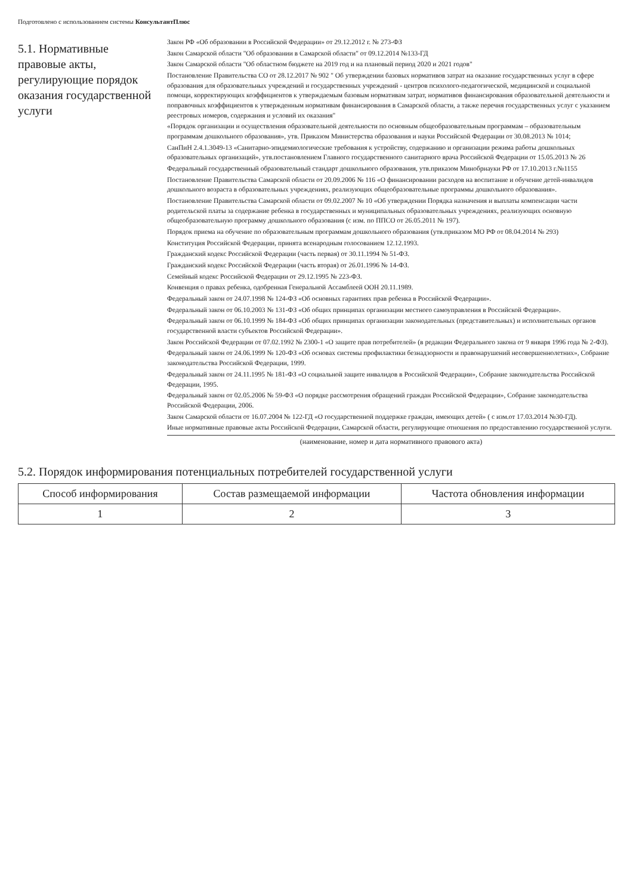Подготовлено с использованием системы КонсультантПлюс
5.1. Нормативные правовые акты, регулирующие порядок оказания государственной услуги
Закон РФ «Об образовании в Российской Федерации» от 29.12.2012 г. № 273-ФЗ
Закон Самарской области "Об образовании в Самарской области" от 09.12.2014 №133-ГД
Закон Самарской области "Об областном бюджете на 2019 год и на плановый период 2020 и 2021 годов"
Постановление Правительства СО от 28.12.2017 № 902 " Об утверждении базовых нормативов затрат на оказание государственных услуг в сфере образования для образовательных учреждений и государственных учреждений - центров психолого-педагогической, медицинской и социальной помощи, корректирующих коэффициентов к утверждаемым базовым нормативам затрат, нормативов финансирования образовательной деятельности и поправочных коэффициентов к утвержденным нормативам финансирования в Самарской области, а также перечня государственных услуг с указанием реестровых номеров, содержания и условий их оказания"
«Порядок организации и осуществления образовательной деятельности по основным общеобразовательным программам – образовательным программам дошкольного образования», утв. Приказом Министерства образования и науки Российской Федерации от 30.08.2013 № 1014;
СанПиН 2.4.1.3049-13 «Санитарно-эпидемиологические требования к устройству, содержанию и организации режима работы дошкольных образовательных организаций», утв.постановлением Главного государственного санитарного врача Российской Федерации от 15.05.2013 № 26
Федеральный государственный образовательный стандарт дошкольного образования, утв.приказом Минобрнауки РФ от 17.10.2013 г.№1155
Постановление Правительства Самарской области от 20.09.2006 № 116 «О финансировании расходов на воспитание и обучение детей-инвалидов дошкольного возраста в образовательных учреждениях, реализующих общеобразовательные программы дошкольного образования».
Постановление Правительства Самарской области от 09.02.2007 № 10 «Об утверждении Порядка назначения и выплаты компенсации части родительской платы за содержание ребенка в государственных и муниципальных образовательных учреждениях, реализующих основную общеобразовательную программу дошкольного образования (с изм. по ППСО от 26.05.2011 № 197).
Порядок приема на обучение по образовательным программам дошкольного образования (утв.приказом МО РФ от 08.04.2014 № 293)
Конституция Российской Федерации, принята всенародным голосованием 12.12.1993.
Гражданский кодекс Российской Федерации (часть первая) от 30.11.1994 № 51-ФЗ.
Гражданский кодекс Российской Федерации (часть вторая) от 26.01.1996 № 14-ФЗ.
Семейный кодекс Российской Федерации от 29.12.1995 № 223-ФЗ.
Конвенция о правах ребенка, одобренная Генеральной Ассамблеей ООН 20.11.1989.
Федеральный закон от 24.07.1998 № 124-ФЗ «Об основных гарантиях прав ребенка в Российской Федерации».
Федеральный закон от 06.10.2003 № 131-ФЗ «Об общих принципах организации местного самоуправления в Российской Федерации».
Федеральный закон от 06.10.1999 № 184-ФЗ «Об общих принципах организации законодательных (представительных) и исполнительных органов государственной власти субъектов Российской Федерации».
Закон Российской Федерации от 07.02.1992 № 2300-1 «О защите прав потребителей» (в редакции Федерального закона от 9 января 1996 года № 2-ФЗ).
Федеральный закон от 24.06.1999 № 120-ФЗ «Об основах системы профилактики безнадзорности и правонарушений несовершеннолетних», Собрание законодательства Российской Федерации, 1999.
Федеральный закон от 24.11.1995 № 181-ФЗ «О социальной защите инвалидов в Российской Федерации», Собрание законодательства Российской Федерации, 1995.
Федеральный закон от 02.05.2006 № 59-ФЗ «О порядке рассмотрения обращений граждан Российской Федерации», Собрание законодательства Российской Федерации, 2006.
Закон Самарской области от 16.07.2004 № 122-ГД «О государственной поддержке граждан, имеющих детей» ( с изм.от 17.03.2014 №30-ГД).
Иные нормативные правовые акты Российской Федерации, Самарской области, регулирующие отношения по предоставлению государственной услуги.
(наименование, номер и дата нормативного правового акта)
5.2. Порядок информирования потенциальных потребителей государственной услуги
| Способ информирования | Состав размещаемой информации | Частота обновления информации |
| --- | --- | --- |
| 1 | 2 | 3 |